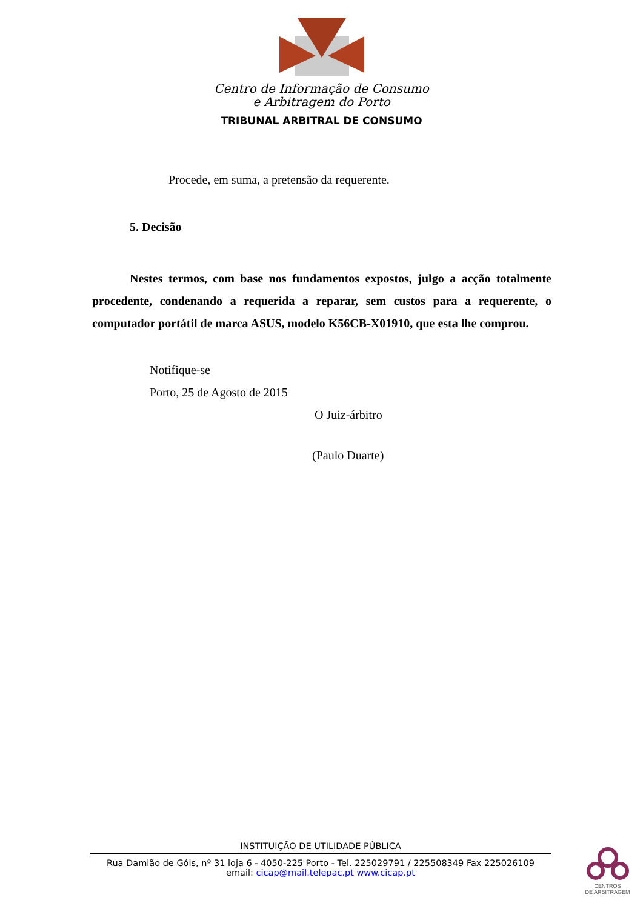Centro de Informação de Consumo
e Arbitragem do Porto
TRIBUNAL ARBITRAL DE CONSUMO
Procede, em suma, a pretensão da requerente.
5. Decisão
Nestes termos, com base nos fundamentos expostos, julgo a acção totalmente procedente, condenando a requerida a reparar, sem custos para a requerente, o computador portátil de marca ASUS, modelo K56CB-X01910, que esta lhe comprou.
Notifique-se
Porto, 25 de Agosto de 2015
O Juiz-árbitro
(Paulo Duarte)
INSTITUIÇÃO DE UTILIDADE PÚBLICA
Rua Damião de Góis, nº 31 loja 6 - 4050-225 Porto - Tel. 225029791 / 225508349 Fax 225026109
email: cicap@mail.telepac.pt www.cicap.pt
CENTROS
DE ARBITRAGEM